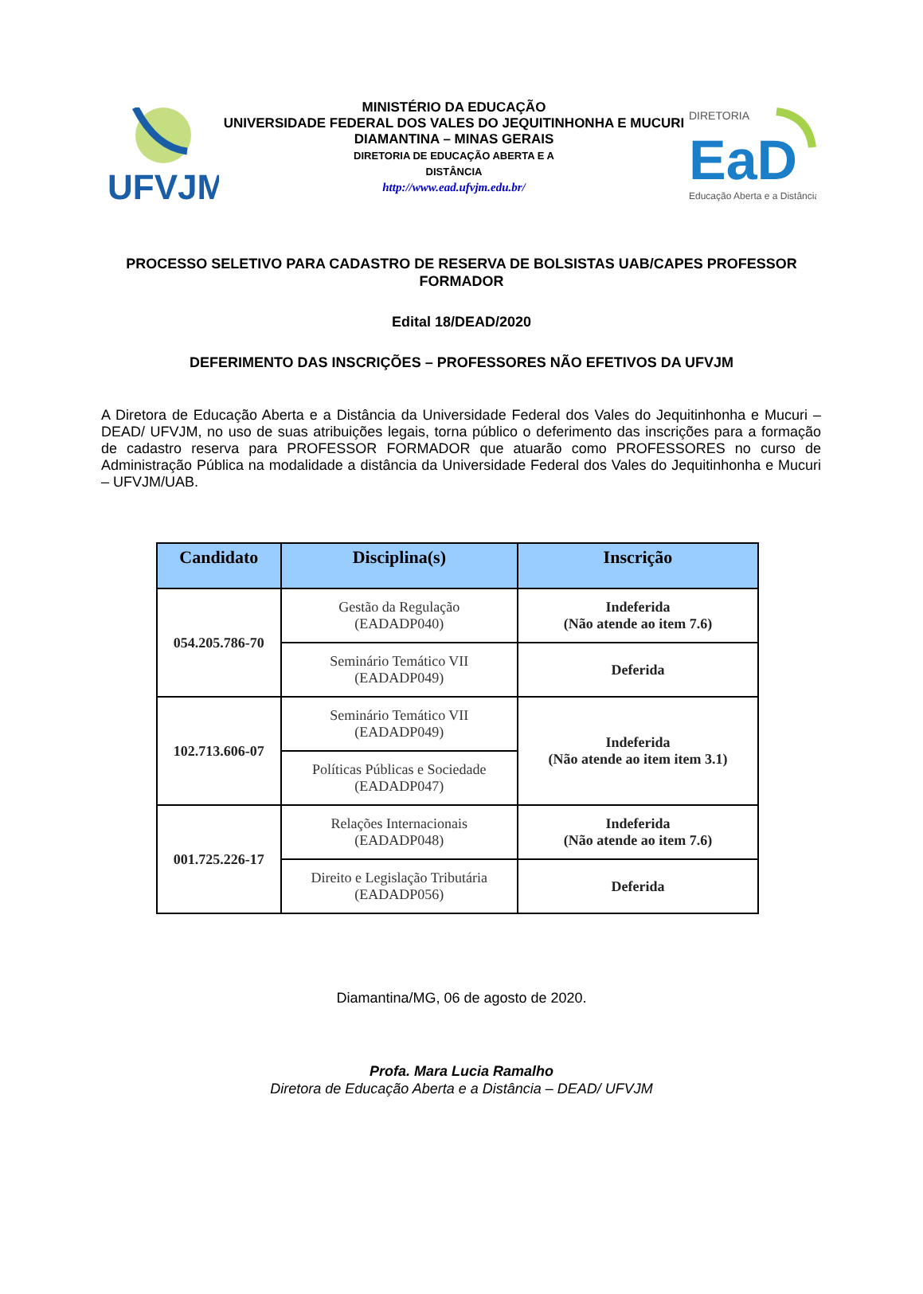UFVJM
MINISTÉRIO DA EDUCAÇÃO
UNIVERSIDADE FEDERAL DOS VALES DO JEQUITINHONHA E MUCURI
DIAMANTINA – MINAS GERAIS
DIRETORIA DE EDUCAÇÃO ABERTA E A
DISTÂNCIA
http://www.ead.ufvjm.edu.br/
DIRETORIA
EaD
Educação Aberta e a Distância
PROCESSO SELETIVO PARA CADASTRO DE RESERVA DE BOLSISTAS UAB/CAPES PROFESSOR FORMADOR
Edital 18/DEAD/2020
DEFERIMENTO DAS INSCRIÇÕES – PROFESSORES NÃO EFETIVOS DA UFVJM
A Diretora de Educação Aberta e a Distância da Universidade Federal dos Vales do Jequitinhonha e Mucuri – DEAD/ UFVJM, no uso de suas atribuições legais, torna público o deferimento das inscrições para a formação de cadastro reserva para PROFESSOR FORMADOR que atuarão como PROFESSORES no curso de Administração Pública na modalidade a distância da Universidade Federal dos Vales do Jequitinhonha e Mucuri – UFVJM/UAB.
| Candidato | Disciplina(s) | Inscrição |
| --- | --- | --- |
| 054.205.786-70 | Gestão da Regulação (EADADP040) | Indeferida (Não atende ao item 7.6) |
| | Seminário Temático VII (EADADP049) | Deferida |
| 102.713.606-07 | Seminário Temático VII (EADADP049) | Indeferida (Não atende ao item item 3.1) |
| | Políticas Públicas e Sociedade (EADADP047) | |
| 001.725.226-17 | Relações Internacionais (EADADP048) | Indeferida (Não atende ao item 7.6) |
| | Direito e Legislação Tributária (EADADP056) | Deferida |
Diamantina/MG, 06 de agosto de 2020.
Profa. Mara Lucia Ramalho
Diretora de Educação Aberta e a Distância – DEAD/ UFVJM